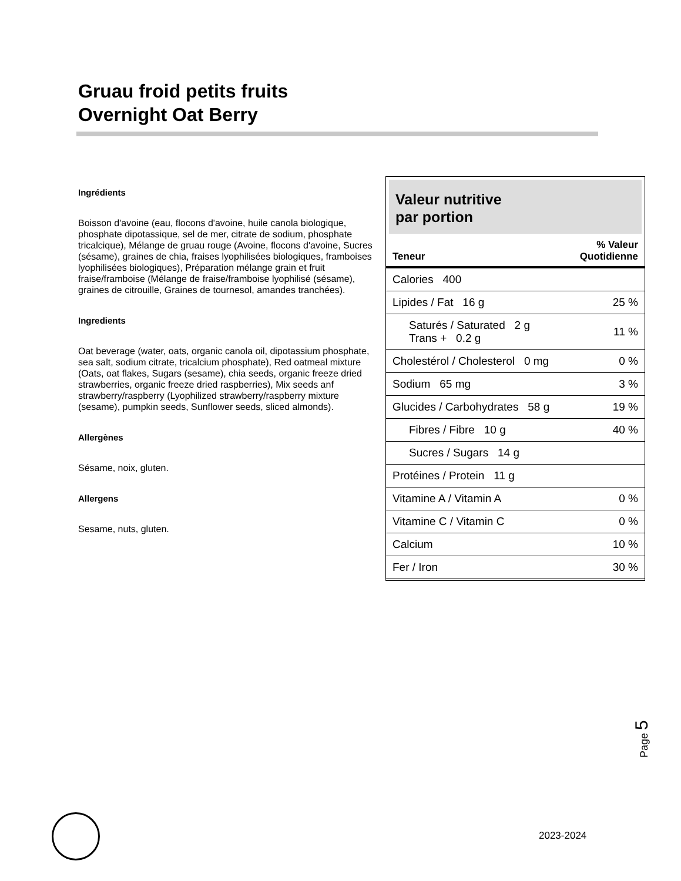Gruau froid petits fruits
Overnight Oat Berry
Ingrédients
Boisson d'avoine (eau, flocons d'avoine, huile canola biologique, phosphate dipotassique, sel de mer, citrate de sodium, phosphate tricalcique), Mélange de gruau rouge (Avoine, flocons d'avoine, Sucres (sésame), graines de chia, fraises lyophilisées biologiques, framboises lyophilisées biologiques), Préparation mélange grain et fruit fraise/framboise (Mélange de fraise/framboise lyophilisé (sésame), graines de citrouille, Graines de tournesol, amandes tranchées).
Ingredients
Oat beverage (water, oats, organic canola oil, dipotassium phosphate, sea salt, sodium citrate, tricalcium phosphate), Red oatmeal mixture (Oats, oat flakes, Sugars (sesame), chia seeds, organic freeze dried strawberries, organic freeze dried raspberries), Mix seeds anf strawberry/raspberry (Lyophilized strawberry/raspberry mixture (sesame), pumpkin seeds, Sunflower seeds, sliced almonds).
Allergènes
Sésame, noix, gluten.
Allergens
Sesame, nuts, gluten.
Valeur nutritive
par portion
| Teneur | % Valeur Quotidienne |
| --- | --- |
| Calories 400 | |
| Lipides / Fat 16 g | 25 % |
| Saturés / Saturated 2 g Trans + 0.2 g | 11 % |
| Cholestérol / Cholesterol 0 mg | 0 % |
| Sodium 65 mg | 3 % |
| Glucides / Carbohydrates 58 g | 19 % |
| Fibres / Fibre 10 g | 40 % |
| Sucres / Sugars 14 g | |
| Protéines / Protein 11 g | |
| Vitamine A / Vitamin A | 0 % |
| Vitamine C / Vitamin C | 0 % |
| Calcium | 10 % |
| Fer / Iron | 30 % |
Page 5
2023-2024